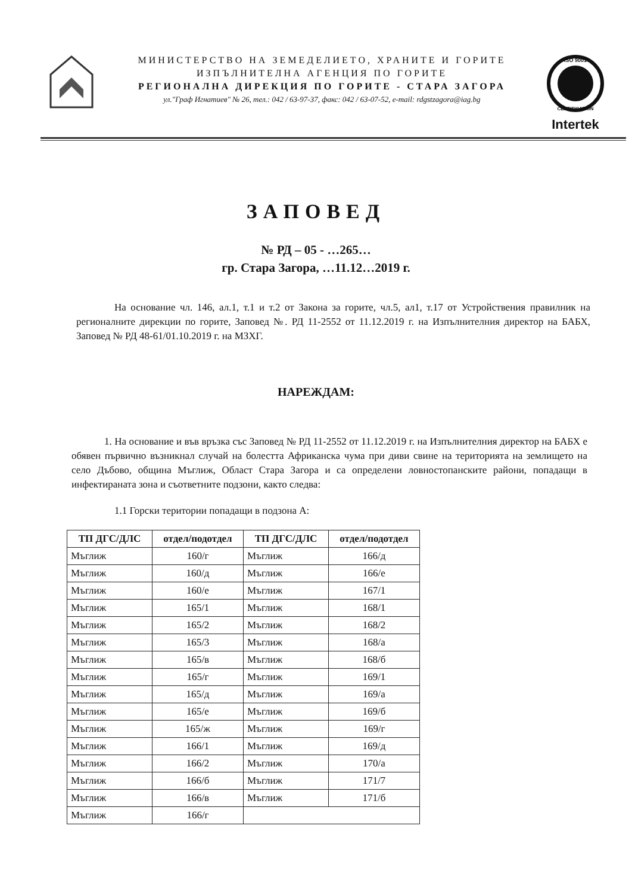МИНИСТЕРСТВО НА ЗЕМЕДЕЛИЕТО, ХРАНИТЕ И ГОРИТЕ
ИЗПЪЛНИТЕЛНА АГЕНЦИЯ ПО ГОРИТЕ
РЕГИОНАЛНА ДИРЕКЦИЯ ПО ГОРИТЕ - СТАРА ЗАГОРА
ул."Граф Игнатиев" № 26, тел.: 042 / 63-97-37, факс: 042 / 63-07-52, e-mail: rdgstzagora@iag.bg
ISO 9001
CERTIFICATION
Intertek
ЗАПОВЕД
№ РД – 05 - …265…
гр. Стара Загора, …11.12…2019 г.
На основание чл. 146, ал.1, т.1 и т.2 от Закона за горите, чл.5, ал1, т.17 от Устройствения правилник на регионалните дирекции по горите, Заповед №. РД 11-2552 от 11.12.2019 г. на Изпълнителния директор на БАБХ, Заповед № РД 48-61/01.10.2019 г. на МЗХГ.
НАРЕЖДАМ:
1. На основание и във връзка със Заповед № РД 11-2552 от 11.12.2019 г. на Изпълнителния директор на БАБХ е обявен първично възникнал случай на болестта Африканска чума при диви свине на територията на землището на село Дъбово, община Мъглиж, Област Стара Загора и са определени ловностопанските райони, попадащи в инфектираната зона и съответните подзони, както следва:
1.1 Горски територии попадащи в подзона А:
| ТП ДГС/ДЛС | отдел/подотдел | ТП ДГС/ДЛС | отдел/подотдел |
| --- | --- | --- | --- |
| Мъглиж | 160/г | Мъглиж | 166/д |
| Мъглиж | 160/д | Мъглиж | 166/е |
| Мъглиж | 160/е | Мъглиж | 167/1 |
| Мъглиж | 165/1 | Мъглиж | 168/1 |
| Мъглиж | 165/2 | Мъглиж | 168/2 |
| Мъглиж | 165/3 | Мъглиж | 168/а |
| Мъглиж | 165/в | Мъглиж | 168/б |
| Мъглиж | 165/г | Мъглиж | 169/1 |
| Мъглиж | 165/д | Мъглиж | 169/а |
| Мъглиж | 165/е | Мъглиж | 169/б |
| Мъглиж | 165/ж | Мъглиж | 169/г |
| Мъглиж | 166/1 | Мъглиж | 169/д |
| Мъглиж | 166/2 | Мъглиж | 170/а |
| Мъглиж | 166/б | Мъглиж | 171/7 |
| Мъглиж | 166/в | Мъглиж | 171/б |
| Мъглиж | 166/г | | |